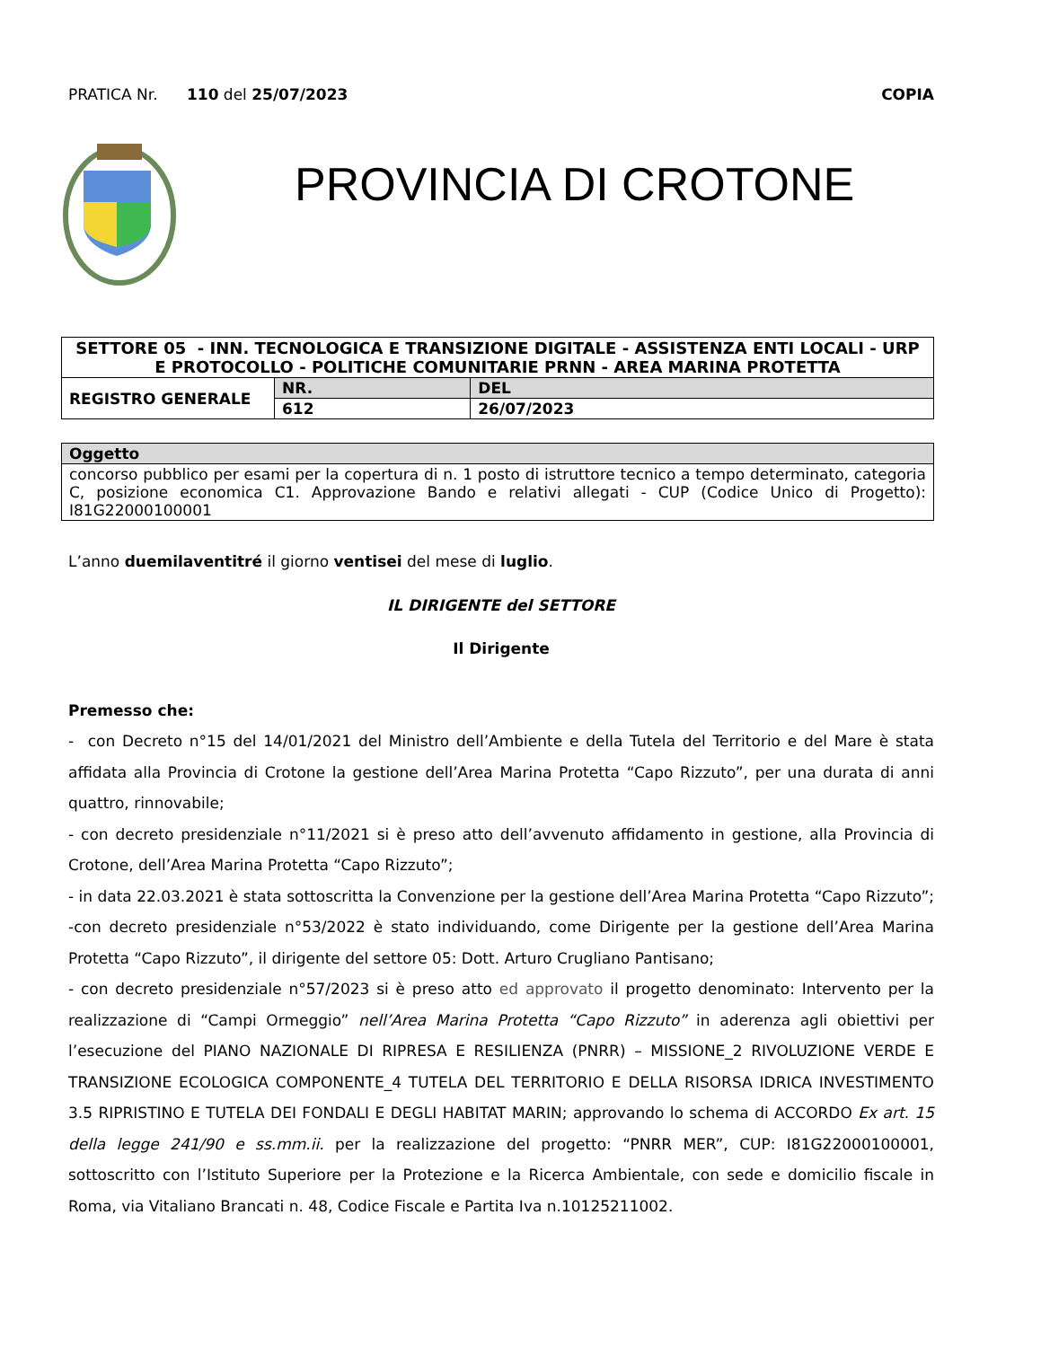PRATICA Nr. 110 del 25/07/2023 COPIA
PROVINCIA DI CROTONE
| SETTORE 05 - INN. TECNOLOGICA E TRANSIZIONE DIGITALE - ASSISTENZA ENTI LOCALI - URP E PROTOCOLLO - POLITICHE COMUNITARIE PRNN - AREA MARINA PROTETTA | | |
| --- | --- | --- |
| REGISTRO GENERALE | NR. | DEL |
| | 612 | 26/07/2023 |
| Oggetto |
| --- |
| concorso pubblico per esami per la copertura di n. 1 posto di istruttore tecnico a tempo determinato, categoria C, posizione economica C1. Approvazione Bando e relativi allegati - CUP (Codice Unico di Progetto): I81G22000100001 |
L’anno duemilaventitré il giorno ventisei del mese di luglio.
IL DIRIGENTE del SETTORE
Il Dirigente
Premesso che:
- con Decreto n°15 del 14/01/2021 del Ministro dell’Ambiente e della Tutela del Territorio e del Mare è stata affidata alla Provincia di Crotone la gestione dell’Area Marina Protetta “Capo Rizzuto”, per una durata di anni quattro, rinnovabile;
- con decreto presidenziale n°11/2021 si è preso atto dell’avvenuto affidamento in gestione, alla Provincia di Crotone, dell’Area Marina Protetta “Capo Rizzuto”;
- in data 22.03.2021 è stata sottoscritta la Convenzione per la gestione dell’Area Marina Protetta “Capo Rizzuto”;
-con decreto presidenziale n°53/2022 è stato individuando, come Dirigente per la gestione dell’Area Marina Protetta “Capo Rizzuto”, il dirigente del settore 05: Dott. Arturo Crugliano Pantisano;
- con decreto presidenziale n°57/2023 si è preso atto ed approvato il progetto denominato: Intervento per la realizzazione di “Campi Ormeggio” nell’Area Marina Protetta “Capo Rizzuto” in aderenza agli obiettivi per l’esecuzione del PIANO NAZIONALE DI RIPRESA E RESILIENZA (PNRR) – MISSIONE_2 RIVOLUZIONE VERDE E TRANSIZIONE ECOLOGICA COMPONENTE_4 TUTELA DEL TERRITORIO E DELLA RISORSA IDRICA INVESTIMENTO 3.5 RIPRISTINO E TUTELA DEI FONDALI E DEGLI HABITAT MARIN; approvando lo schema di ACCORDO Ex art. 15 della legge 241/90 e ss.mm.ii. per la realizzazione del progetto: “PNRR MER”, CUP: I81G22000100001, sottoscritto con l’Istituto Superiore per la Protezione e la Ricerca Ambientale, con sede e domicilio fiscale in Roma, via Vitaliano Brancati n. 48, Codice Fiscale e Partita Iva n.10125211002.